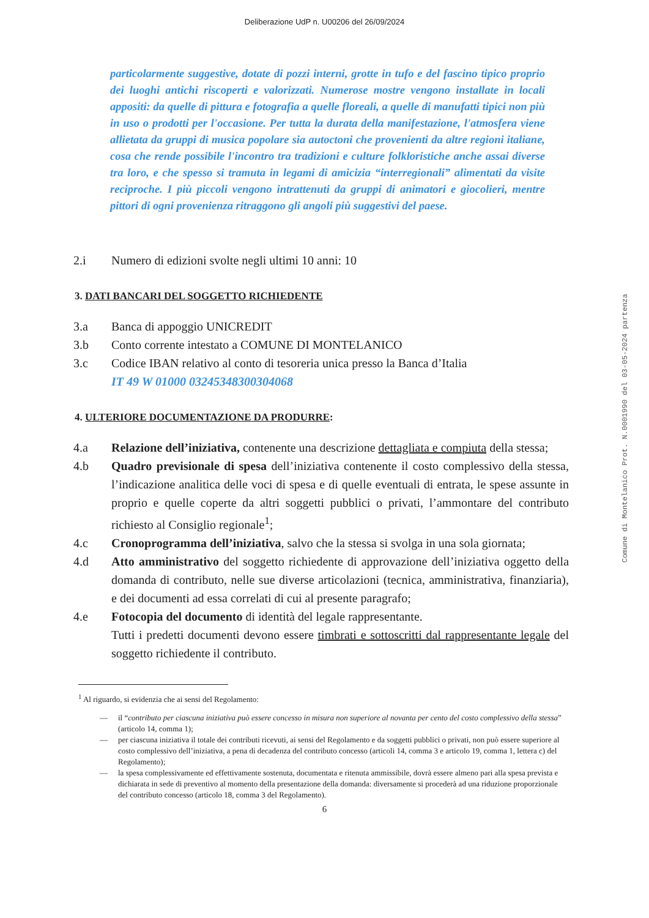Deliberazione UdP n. U00206 del 26/09/2024
particolarmente suggestive, dotate di pozzi interni, grotte in tufo e del fascino tipico proprio dei luoghi antichi riscoperti e valorizzati. Numerose mostre vengono installate in locali appositi: da quelle di pittura e fotografia a quelle floreali, a quelle di manufatti tipici non più in uso o prodotti per l'occasione. Per tutta la durata della manifestazione, l'atmosfera viene allietata da gruppi di musica popolare sia autoctoni che provenienti da altre regioni italiane, cosa che rende possibile l'incontro tra tradizioni e culture folkloristiche anche assai diverse tra loro, e che spesso si tramuta in legami di amicizia “interregionali” alimentati da visite reciproche. I più piccoli vengono intrattenuti da gruppi di animatori e giocolieri, mentre pittori di ogni provenienza ritraggono gli angoli più suggestivi del paese.
2.i Numero di edizioni svolte negli ultimi 10 anni: 10
3. DATI BANCARI DEL SOGGETTO RICHIEDENTE
3.a Banca di appoggio UNICREDIT
3.b Conto corrente intestato a COMUNE DI MONTELANICO
3.c Codice IBAN relativo al conto di tesoreria unica presso la Banca d’Italia
IT 49 W 01000 03245348300304068
4. ULTERIORE DOCUMENTAZIONE DA PRODURRE:
4.a Relazione dell’iniziativa, contenente una descrizione dettagliata e compiuta della stessa;
4.b Quadro previsionale di spesa dell’iniziativa contenente il costo complessivo della stessa, l’indicazione analitica delle voci di spesa e di quelle eventuali di entrata, le spese assunte in proprio e quelle coperte da altri soggetti pubblici o privati, l’ammontare del contributo richiesto al Consiglio regionale<sup>1</sup>;
4.c Cronoprogramma dell’iniziativa, salvo che la stessa si svolga in una sola giornata;
4.d Atto amministrativo del soggetto richiedente di approvazione dell’iniziativa oggetto della domanda di contributo, nelle sue diverse articolazioni (tecnica, amministrativa, finanziaria), e dei documenti ad essa correlati di cui al presente paragrafo;
4.e Fotocopia del documento di identità del legale rappresentante.
Tutti i predetti documenti devono essere timbrati e sottoscritti dal rappresentante legale del soggetto richiedente il contributo.
<sup>1</sup> Al riguardo, si evidenzia che ai sensi del Regolamento:
— il “contributo per ciascuna iniziativa può essere concesso in misura non superiore al novanta per cento del costo complessivo della stessa” (articolo 14, comma 1);
— per ciascuna iniziativa il totale dei contributi ricevuti, ai sensi del Regolamento e da soggetti pubblici o privati, non può essere superiore al costo complessivo dell’iniziativa, a pena di decadenza del contributo concesso (articoli 14, comma 3 e articolo 19, comma 1, lettera c) del Regolamento);
— la spesa complessivamente ed effettivamente sostenuta, documentata e ritenuta ammissibile, dovrà essere almeno pari alla spesa prevista e dichiarata in sede di preventivo al momento della presentazione della domanda: diversamente si procederà ad una riduzione proporzionale del contributo concesso (articolo 18, comma 3 del Regolamento).
6
Comune di Montelanico Prot. N.0001990 del 03-05-2024 partenza